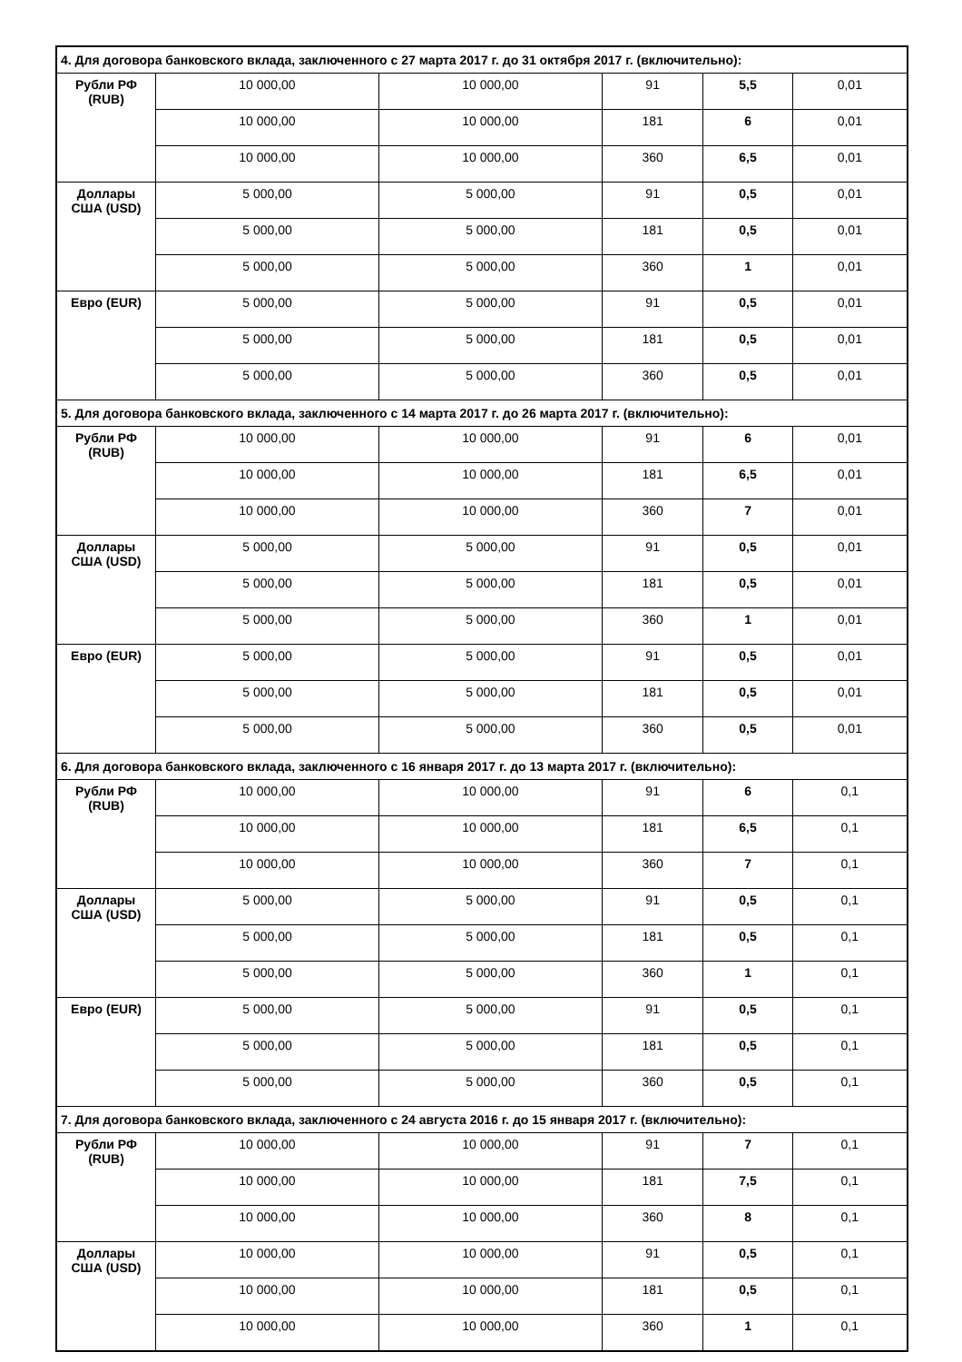| 4. Для договора банковского вклада, заключенного с 27 марта 2017 г. до 31 октября 2017 г. (включительно): | | | | | |
| Рубли РФ (RUB) | 10 000,00 | 10 000,00 | 91 | 5,5 | 0,01 |
| | 10 000,00 | 10 000,00 | 181 | 6 | 0,01 |
| | 10 000,00 | 10 000,00 | 360 | 6,5 | 0,01 |
| Доллары США (USD) | 5 000,00 | 5 000,00 | 91 | 0,5 | 0,01 |
| | 5 000,00 | 5 000,00 | 181 | 0,5 | 0,01 |
| | 5 000,00 | 5 000,00 | 360 | 1 | 0,01 |
| Евро (EUR) | 5 000,00 | 5 000,00 | 91 | 0,5 | 0,01 |
| | 5 000,00 | 5 000,00 | 181 | 0,5 | 0,01 |
| | 5 000,00 | 5 000,00 | 360 | 0,5 | 0,01 |
| 5. Для договора банковского вклада, заключенного с 14 марта 2017 г. до 26 марта 2017 г. (включительно): | | | | | |
| Рубли РФ (RUB) | 10 000,00 | 10 000,00 | 91 | 6 | 0,01 |
| | 10 000,00 | 10 000,00 | 181 | 6,5 | 0,01 |
| | 10 000,00 | 10 000,00 | 360 | 7 | 0,01 |
| Доллары США (USD) | 5 000,00 | 5 000,00 | 91 | 0,5 | 0,01 |
| | 5 000,00 | 5 000,00 | 181 | 0,5 | 0,01 |
| | 5 000,00 | 5 000,00 | 360 | 1 | 0,01 |
| Евро (EUR) | 5 000,00 | 5 000,00 | 91 | 0,5 | 0,01 |
| | 5 000,00 | 5 000,00 | 181 | 0,5 | 0,01 |
| | 5 000,00 | 5 000,00 | 360 | 0,5 | 0,01 |
| 6. Для договора банковского вклада, заключенного с 16 января 2017 г. до 13 марта 2017 г. (включительно): | | | | | |
| Рубли РФ (RUB) | 10 000,00 | 10 000,00 | 91 | 6 | 0,1 |
| | 10 000,00 | 10 000,00 | 181 | 6,5 | 0,1 |
| | 10 000,00 | 10 000,00 | 360 | 7 | 0,1 |
| Доллары США (USD) | 5 000,00 | 5 000,00 | 91 | 0,5 | 0,1 |
| | 5 000,00 | 5 000,00 | 181 | 0,5 | 0,1 |
| | 5 000,00 | 5 000,00 | 360 | 1 | 0,1 |
| Евро (EUR) | 5 000,00 | 5 000,00 | 91 | 0,5 | 0,1 |
| | 5 000,00 | 5 000,00 | 181 | 0,5 | 0,1 |
| | 5 000,00 | 5 000,00 | 360 | 0,5 | 0,1 |
| 7. Для договора банковского вклада, заключенного с 24 августа 2016 г. до 15 января 2017 г. (включительно): | | | | | |
| Рубли РФ (RUB) | 10 000,00 | 10 000,00 | 91 | 7 | 0,1 |
| | 10 000,00 | 10 000,00 | 181 | 7,5 | 0,1 |
| | 10 000,00 | 10 000,00 | 360 | 8 | 0,1 |
| Доллары США (USD) | 10 000,00 | 10 000,00 | 91 | 0,5 | 0,1 |
| | 10 000,00 | 10 000,00 | 181 | 0,5 | 0,1 |
| | 10 000,00 | 10 000,00 | 360 | 1 | 0,1 |